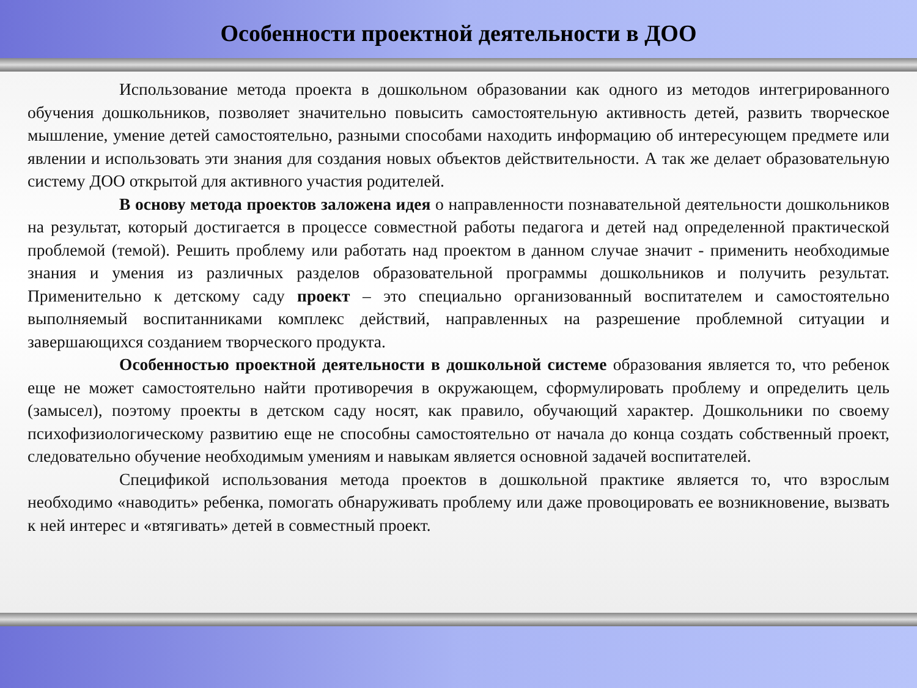Особенности проектной деятельности в ДОО
Использование метода проекта в дошкольном образовании как одного из методов интегрированного обучения дошкольников, позволяет значительно повысить самостоятельную активность детей, развить творческое мышление, умение детей самостоятельно, разными способами находить информацию об интересующем предмете или явлении и использовать эти знания для создания новых объектов действительности. А так же делает образовательную систему ДОО открытой для активного участия родителей.
В основу метода проектов заложена идея о направленности познавательной деятельности дошкольников на результат, который достигается в процессе совместной работы педагога и детей над определенной практической проблемой (темой). Решить проблему или работать над проектом в данном случае значит - применить необходимые знания и умения из различных разделов образовательной программы дошкольников и получить результат. Применительно к детскому саду проект – это специально организованный воспитателем и самостоятельно выполняемый воспитанниками комплекс действий, направленных на разрешение проблемной ситуации и завершающихся созданием творческого продукта.
Особенностью проектной деятельности в дошкольной системе образования является то, что ребенок еще не может самостоятельно найти противоречия в окружающем, сформулировать проблему и определить цель (замысел), поэтому проекты в детском саду носят, как правило, обучающий характер. Дошкольники по своему психофизиологическому развитию еще не способны самостоятельно от начала до конца создать собственный проект, следовательно обучение необходимым умениям и навыкам является основной задачей воспитателей.
Спецификой использования метода проектов в дошкольной практике является то, что взрослым необходимо «наводить» ребенка, помогать обнаруживать проблему или даже провоцировать ее возникновение, вызвать к ней интерес и «втягивать» детей в совместный проект.